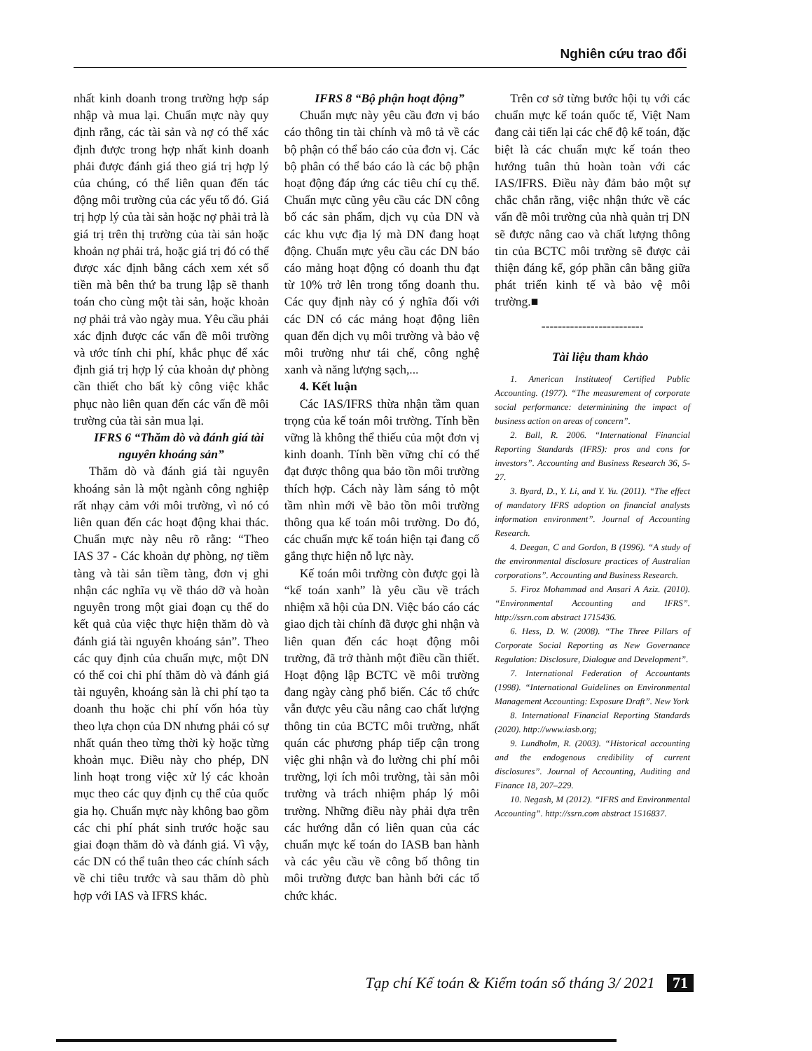Nghiên cứu trao đổi
nhất kinh doanh trong trường hợp sáp nhập và mua lại. Chuẩn mực này quy định rằng, các tài sản và nợ có thể xác định được trong hợp nhất kinh doanh phải được đánh giá theo giá trị hợp lý của chúng, có thể liên quan đến tác động môi trường của các yếu tố đó. Giá trị hợp lý của tài sản hoặc nợ phải trả là giá trị trên thị trường của tài sản hoặc khoản nợ phải trả, hoặc giá trị đó có thể được xác định bằng cách xem xét số tiền mà bên thứ ba trung lập sẽ thanh toán cho cùng một tài sản, hoặc khoản nợ phải trả vào ngày mua. Yêu cầu phải xác định được các vấn đề môi trường và ước tính chi phí, khắc phục để xác định giá trị hợp lý của khoản dự phòng cần thiết cho bất kỳ công việc khắc phục nào liên quan đến các vấn đề môi trường của tài sản mua lại.
IFRS 6 “Thăm dò và đánh giá tài nguyên khoáng sản”
Thăm dò và đánh giá tài nguyên khoáng sản là một ngành công nghiệp rất nhạy cảm với môi trường, vì nó có liên quan đến các hoạt động khai thác. Chuẩn mực này nêu rõ rằng: “Theo IAS 37 - Các khoản dự phòng, nợ tiềm tàng và tài sản tiềm tàng, đơn vị ghi nhận các nghĩa vụ về tháo dỡ và hoàn nguyên trong một giai đoạn cụ thể do kết quả của việc thực hiện thăm dò và đánh giá tài nguyên khoáng sản”. Theo các quy định của chuẩn mực, một DN có thể coi chi phí thăm dò và đánh giá tài nguyên, khoáng sản là chi phí tạo ta doanh thu hoặc chi phí vốn hóa tùy theo lựa chọn của DN nhưng phải có sự nhất quán theo từng thời kỳ hoặc từng khoản mục. Điều này cho phép, DN linh hoạt trong việc xử lý các khoản mục theo các quy định cụ thể của quốc gia họ. Chuẩn mực này không bao gồm các chi phí phát sinh trước hoặc sau giai đoạn thăm dò và đánh giá. Vì vậy, các DN có thể tuân theo các chính sách về chi tiêu trước và sau thăm dò phù hợp với IAS và IFRS khác.
IFRS 8 “Bộ phận hoạt động”
Chuẩn mực này yêu cầu đơn vị báo cáo thông tin tài chính và mô tả về các bộ phận có thể báo cáo của đơn vị. Các bộ phân có thể báo cáo là các bộ phận hoạt động đáp ứng các tiêu chí cụ thể. Chuẩn mực cũng yêu cầu các DN công bố các sản phẩm, dịch vụ của DN và các khu vực địa lý mà DN đang hoạt động. Chuẩn mực yêu cầu các DN báo cáo mảng hoạt động có doanh thu đạt từ 10% trở lên trong tổng doanh thu. Các quy định này có ý nghĩa đối với các DN có các mảng hoạt động liên quan đến dịch vụ môi trường và bảo vệ môi trường như tái chế, công nghệ xanh và năng lượng sạch,...
4. Kết luận
Các IAS/IFRS thừa nhận tầm quan trọng của kế toán môi trường. Tính bền vững là không thể thiếu của một đơn vị kinh doanh. Tính bền vững chỉ có thể đạt được thông qua bảo tồn môi trường thích hợp. Cách này làm sáng tỏ một tầm nhìn mới về bảo tồn môi trường thông qua kế toán môi trường. Do đó, các chuẩn mực kế toán hiện tại đang cố gắng thực hiện nỗ lực này.
Kế toán môi trường còn được gọi là “kế toán xanh” là yêu cầu về trách nhiệm xã hội của DN. Việc báo cáo các giao dịch tài chính đã được ghi nhận và liên quan đến các hoạt động môi trường, đã trở thành một điều cần thiết. Hoạt động lập BCTC về môi trường đang ngày càng phổ biến. Các tổ chức vẫn được yêu cầu nâng cao chất lượng thông tin của BCTC môi trường, nhất quán các phương pháp tiếp cận trong việc ghi nhận và đo lường chi phí môi trường, lợi ích môi trường, tài sản môi trường và trách nhiệm pháp lý môi trường. Những điều này phải dựa trên các hướng dẫn có liên quan của các chuẩn mực kế toán do IASB ban hành và các yêu cầu về công bố thông tin môi trường được ban hành bởi các tổ chức khác.
Trên cơ sở từng bước hội tụ với các chuẩn mực kế toán quốc tế, Việt Nam đang cải tiến lại các chế độ kế toán, đặc biệt là các chuẩn mực kế toán theo hướng tuân thủ hoàn toàn với các IAS/IFRS. Điều này đảm bảo một sự chắc chắn rằng, việc nhận thức về các vấn đề môi trường của nhà quản trị DN sẽ được nâng cao và chất lượng thông tin của BCTC môi trường sẽ được cải thiện đáng kể, góp phần cân bằng giữa phát triển kinh tế và bảo vệ môi trường.■
-------------------------
Tài liệu tham khảo
1. American Instituteof Certified Public Accounting. (1977). “The measurement of corporate social performance: determinining the impact of business action on areas of concern”.
2. Ball, R. 2006. “International Financial Reporting Standards (IFRS): pros and cons for investors”. Accounting and Business Research 36, 5-27.
3. Byard, D., Y. Li, and Y. Yu. (2011). “The effect of mandatory IFRS adoption on financial analysts information environment”. Journal of Accounting Research.
4. Deegan, C and Gordon, B (1996). “A study of the environmental disclosure practices of Australian corporations”. Accounting and Business Research.
5. Firoz Mohammad and Ansari A Aziz. (2010). “Environmental Accounting and IFRS”. http://ssrn.com abstract 1715436.
6. Hess, D. W. (2008). “The Three Pillars of Corporate Social Reporting as New Governance Regulation: Disclosure, Dialogue and Development”.
7. International Federation of Accountants (1998). “International Guidelines on Environmental Management Accounting: Exposure Draft”. New York
8. International Financial Reporting Standards (2020). http://www.iasb.org;
9. Lundholm, R. (2003). “Historical accounting and the endogenous credibility of current disclosures”. Journal of Accounting, Auditing and Finance 18, 207–229.
10. Negash, M (2012). “IFRS and Environmental Accounting”. http://ssrn.com abstract 1516837.
Tạp chí Kế toán & Kiểm toán số tháng 3/ 2021 71